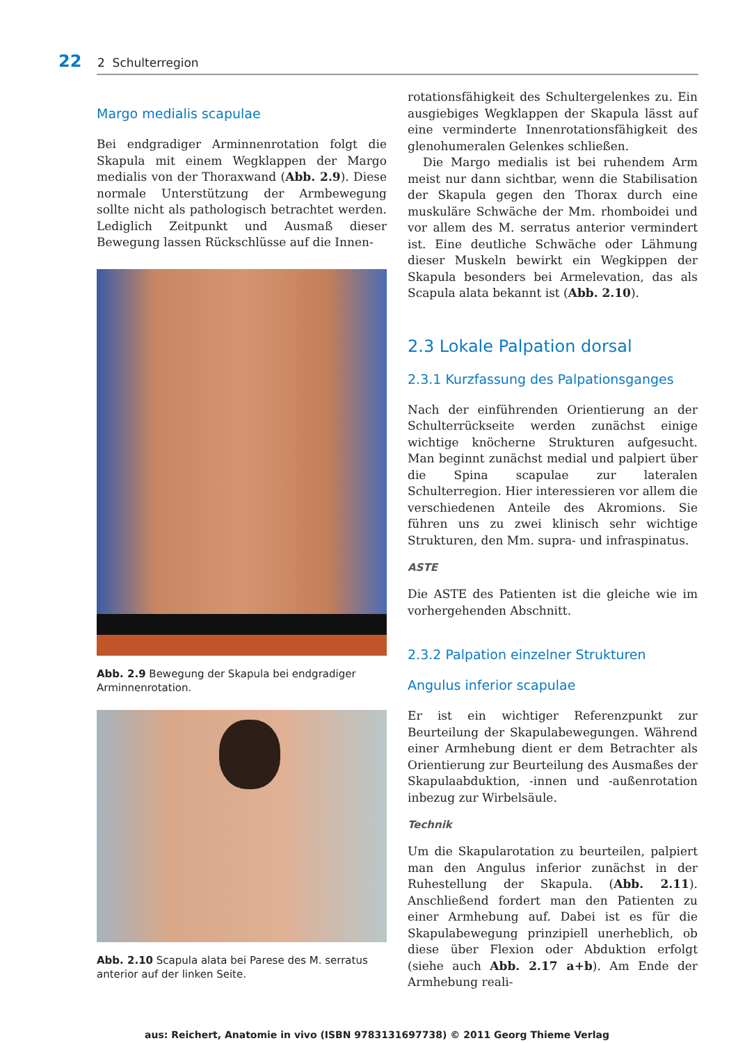22 2 Schulterregion
Margo medialis scapulae
Bei endgradiger Arminnenrotation folgt die Skapula mit einem Wegklappen der Margo medialis von der Thoraxwand (Abb. 2.9). Diese normale Unterstützung der Armbewegung sollte nicht als pathologisch betrachtet werden. Lediglich Zeitpunkt und Ausmaß dieser Bewegung lassen Rückschlüsse auf die Innen-
Abb. 2.9 Bewegung der Skapula bei endgradiger Arminnenrotation.
Abb. 2.10 Scapula alata bei Parese des M. serratus anterior auf der linken Seite.
rotationsfähigkeit des Schultergelenkes zu. Ein ausgiebiges Wegklappen der Skapula lässt auf eine verminderte Innenrotationsfähigkeit des glenohumeralen Gelenkes schließen.
Die Margo medialis ist bei ruhendem Arm meist nur dann sichtbar, wenn die Stabilisation der Skapula gegen den Thorax durch eine muskuläre Schwäche der Mm. rhomboidei und vor allem des M. serratus anterior vermindert ist. Eine deutliche Schwäche oder Lähmung dieser Muskeln bewirkt ein Wegkippen der Skapula besonders bei Armelevation, das als Scapula alata bekannt ist (Abb. 2.10).
2.3 Lokale Palpation dorsal
2.3.1 Kurzfassung des Palpationsganges
Nach der einführenden Orientierung an der Schulterrückseite werden zunächst einige wichtige knöcherne Strukturen aufgesucht. Man beginnt zunächst medial und palpiert über die Spina scapulae zur lateralen Schulterregion. Hier interessieren vor allem die verschiedenen Anteile des Akromions. Sie führen uns zu zwei klinisch sehr wichtige Strukturen, den Mm. supra- und infraspinatus.
ASTE
Die ASTE des Patienten ist die gleiche wie im vorhergehenden Abschnitt.
2.3.2 Palpation einzelner Strukturen
Angulus inferior scapulae
Er ist ein wichtiger Referenzpunkt zur Beurteilung der Skapulabewegungen. Während einer Armhebung dient er dem Betrachter als Orientierung zur Beurteilung des Ausmaßes der Skapulaabduktion, -innen und -außenrotation inbezug zur Wirbelsäule.
Technik
Um die Skapularotation zu beurteilen, palpiert man den Angulus inferior zunächst in der Ruhestellung der Skapula. (Abb. 2.11). Anschließend fordert man den Patienten zu einer Armhebung auf. Dabei ist es für die Skapulabewegung prinzipiell unerheblich, ob diese über Flexion oder Abduktion erfolgt (siehe auch Abb. 2.17 a+b). Am Ende der Armhebung reali-
aus: Reichert, Anatomie in vivo (ISBN 9783131697738) © 2011 Georg Thieme Verlag